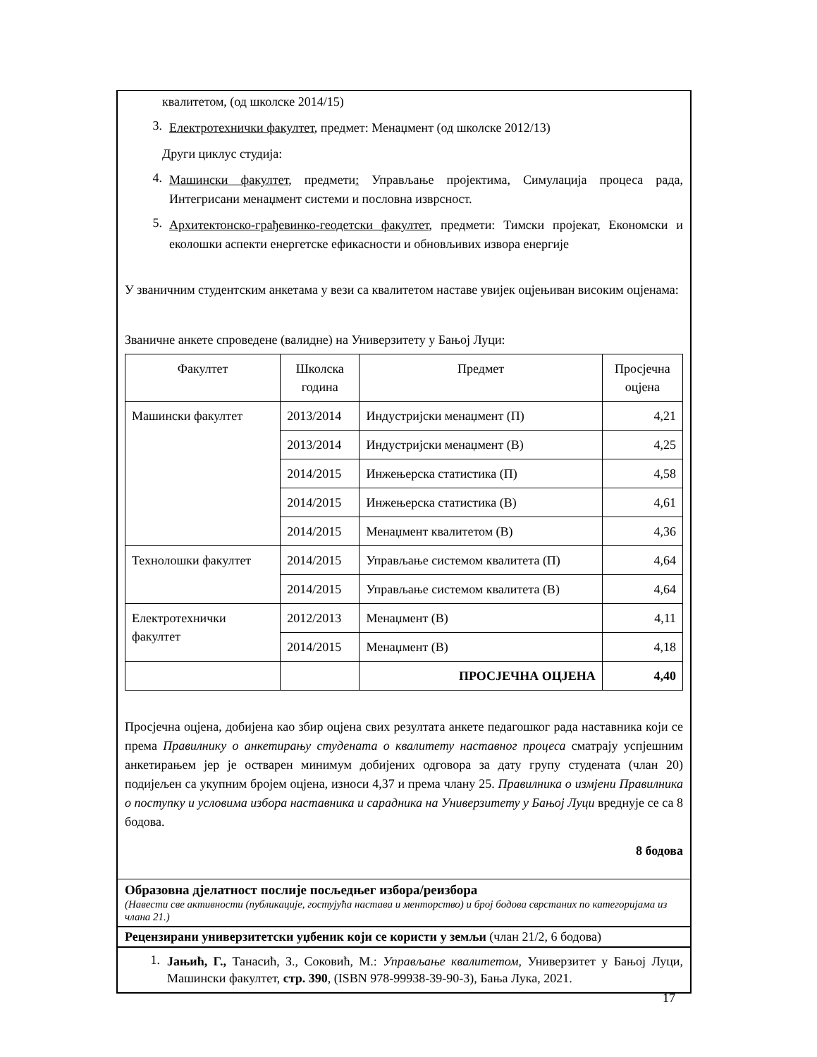квалитетом, (од школске 2014/15)
3.
Електротехнички факултет, предмет: Менаџмент (од школске 2012/13)
Други циклус студија:
4.
Машински факултет, предмети: Управљање пројектима, Симулација процеса рада, Интегрисани менаџмент системи и пословна изврсност.
5.
Архитектонско-грађевинко-геодетски факултет, предмети: Тимски пројекат, Економски и еколошки аспекти енергетске ефикасности и обновљивих извора енергије
У званичним студентским анкетама у вези са квалитетом наставе увијек оцјењиван високим оцјенама:
Званичне анкете спроведене (валидне) на Универзитету у Бањој Луци:
| Факултет | Школска година | Предмет | Просјечна оцјена |
| --- | --- | --- | --- |
| Машински факултет | 2013/2014 | Индустријски менаџмент (П) | 4,21 |
| | 2013/2014 | Индустријски менаџмент (В) | 4,25 |
| | 2014/2015 | Инжењерска статистика (П) | 4,58 |
| | 2014/2015 | Инжењерска статистика (В) | 4,61 |
| | 2014/2015 | Менаџмент квалитетом (В) | 4,36 |
| Технолошки факултет | 2014/2015 | Управљање системом квалитета (П) | 4,64 |
| | 2014/2015 | Управљање системом квалитета (В) | 4,64 |
| Електротехнички факултет | 2012/2013 | Менаџмент (В) | 4,11 |
| | 2014/2015 | Менаџмент (В) | 4,18 |
| | | ПРОСЈЕЧНА ОЦЈЕНА | 4,40 |
Просјечна оцјена, добијена као збир оцјена свих резултата анкете педагошког рада наставника који се према Правилнику о анкетирању студената о квалитету наставног процеса сматрају успјешним анкетирањем јер је остварен минимум добијених одговора за дату групу студената (члан 20) подијељен са укупним бројем оцјена, износи 4,37 и према члану 25. Правилника о измјени Правилника о поступку и условима избора наставника и сарадника на Универзитету у Бањој Луци вреднује се са 8 бодова.
8 бодова
Образовна дјелатност послије посљедњег избора/реизбора
(Навести све активности (публикације, гостујућа настава и менторство) и број бодова сврстаних по категоријама из члана 21.)
Рецензирани универзитетски уџбеник који се користи у земљи (члан 21/2, 6 бодова)
1.
Јањић, Г., Танасић, З., Соковић, М.: Управљање квалитетом, Универзитет у Бањој Луци, Машински факултет, стр. 390, (ISBN 978-99938-39-90-3), Бања Лука, 2021.
17